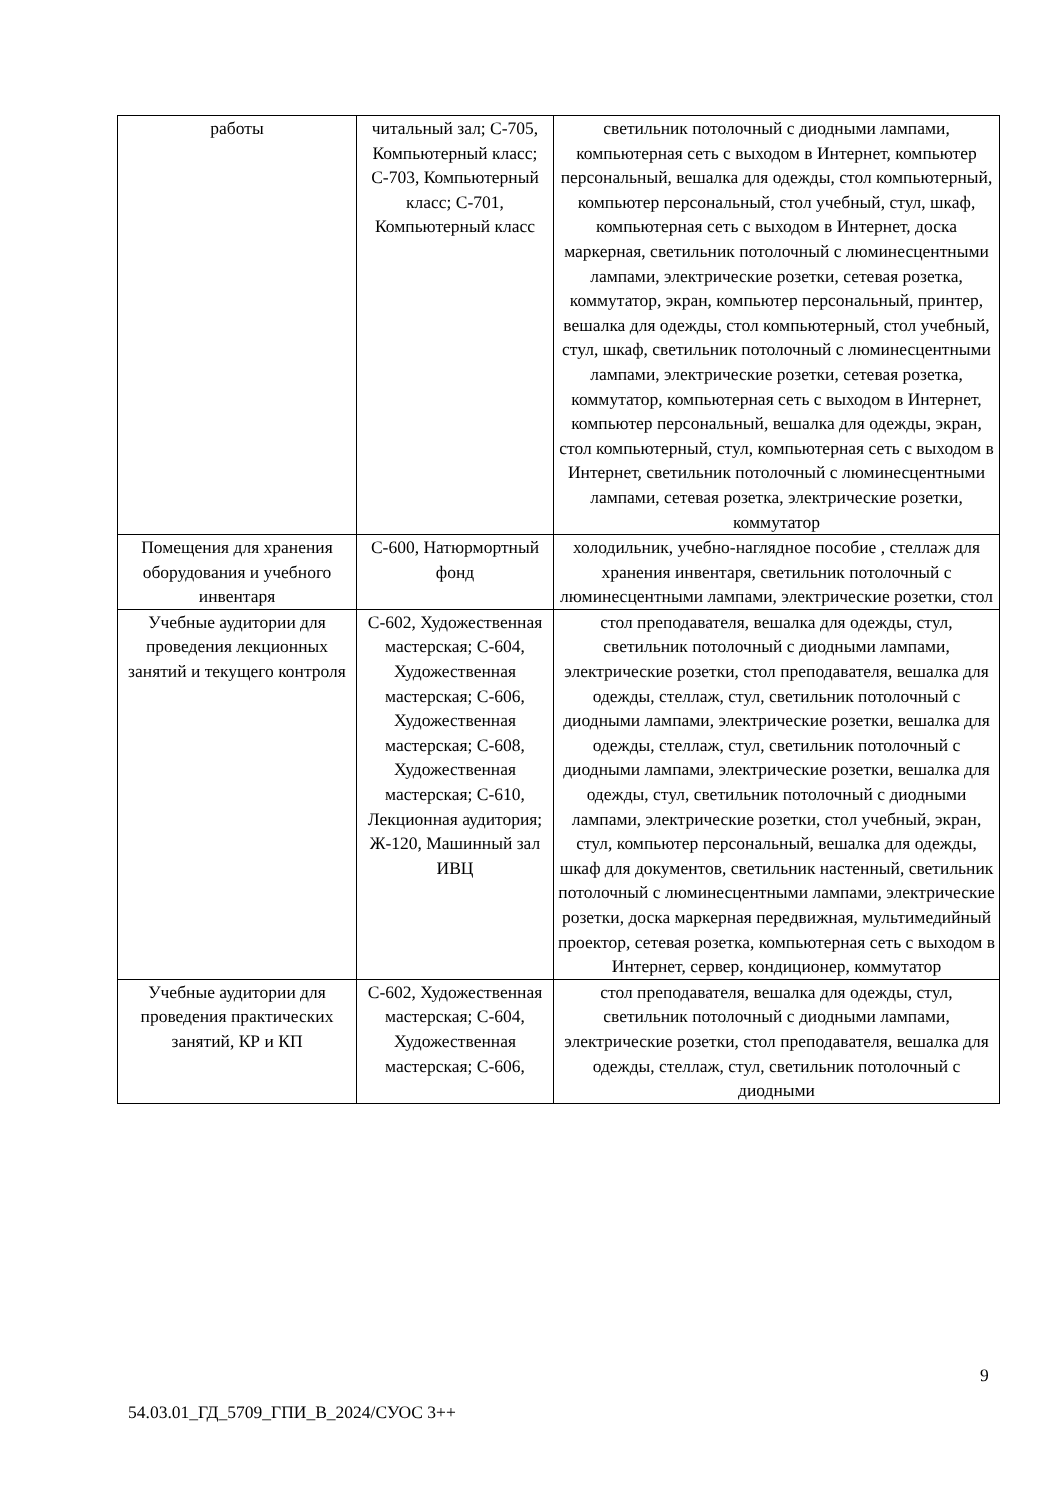| работы | читальный зал; С-705, Компьютерный класс; С-703, Компьютерный класс; С-701, Компьютерный класс | светильник потолочный с диодными лампами, компьютерная сеть с выходом в Интернет, компьютер персональный, вешалка для одежды, стол компьютерный, компьютер персональный, стол учебный, стул, шкаф, компьютерная сеть с выходом в Интернет, доска маркерная, светильник потолочный с люминесцентными лампами, электрические розетки, сетевая розетка, коммутатор, экран, компьютер персональный, принтер, вешалка для одежды, стол компьютерный, стол учебный, стул, шкаф, светильник потолочный с люминесцентными лампами, электрические розетки, сетевая розетка, коммутатор, компьютерная сеть с выходом в Интернет, компьютер персональный, вешалка для одежды, экран, стол компьютерный, стул, компьютерная сеть с выходом в Интернет, светильник потолочный с люминесцентными лампами, сетевая розетка, электрические розетки, коммутатор |
| Помещения для хранения оборудования и учебного инвентаря | С-600, Натюрмортный фонд | холодильник, учебно-наглядное пособие , стеллаж для хранения инвентаря, светильник потолочный с люминесцентными лампами, электрические розетки, стол |
| Учебные аудитории для проведения лекционных занятий и текущего контроля | С-602, Художественная мастерская; С-604, Художественная мастерская; С-606, Художественная мастерская; С-608, Художественная мастерская; С-610, Лекционная аудитория; Ж-120, Машинный зал ИВЦ | стол преподавателя, вешалка для одежды, стул, светильник потолочный с диодными лампами, электрические розетки, стол преподавателя, вешалка для одежды, стеллаж, стул, светильник потолочный с диодными лампами, электрические розетки, вешалка для одежды, стеллаж, стул, светильник потолочный с диодными лампами, электрические розетки, вешалка для одежды, стул, светильник потолочный с диодными лампами, электрические розетки, стол учебный, экран, стул, компьютер персональный, вешалка для одежды, шкаф для документов, светильник настенный, светильник потолочный с люминесцентными лампами, электрические розетки, доска маркерная передвижная, мультимедийный проектор, сетевая розетка, компьютерная сеть с выходом в Интернет, сервер, кондиционер, коммутатор |
| Учебные аудитории для проведения практических занятий, КР и КП | С-602, Художественная мастерская; С-604, Художественная мастерская; С-606, | стол преподавателя, вешалка для одежды, стул, светильник потолочный с диодными лампами, электрические розетки, стол преподавателя, вешалка для одежды, стеллаж, стул, светильник потолочный с диодными |
9
54.03.01_ГД_5709_ГПИ_В_2024/СУОС 3++